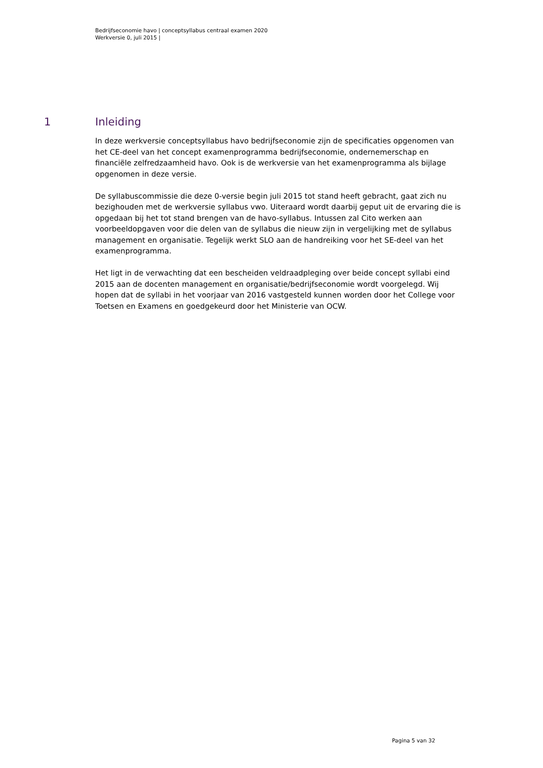Bedrijfseconomie havo | conceptsyllabus centraal examen 2020
Werkversie 0, juli 2015 |
1 Inleiding
In deze werkversie conceptsyllabus havo bedrijfseconomie zijn de specificaties opgenomen van het CE-deel van het concept examenprogramma bedrijfseconomie, ondernemerschap en financiële zelfredzaamheid havo. Ook is de werkversie van het examenprogramma als bijlage opgenomen in deze versie.
De syllabuscommissie die deze 0-versie begin juli 2015 tot stand heeft gebracht, gaat zich nu bezighouden met de werkversie syllabus vwo. Uiteraard wordt daarbij geput uit de ervaring die is opgedaan bij het tot stand brengen van de havo-syllabus. Intussen zal Cito werken aan voorbeeldopgaven voor die delen van de syllabus die nieuw zijn in vergelijking met de syllabus management en organisatie. Tegelijk werkt SLO aan de handreiking voor het SE-deel van het examenprogramma.
Het ligt in de verwachting dat een bescheiden veldraadpleging over beide concept syllabi eind 2015 aan de docenten management en organisatie/bedrijfseconomie wordt voorgelegd. Wij hopen dat de syllabi in het voorjaar van 2016 vastgesteld kunnen worden door het College voor Toetsen en Examens en goedgekeurd door het Ministerie van OCW.
Pagina 5 van 32